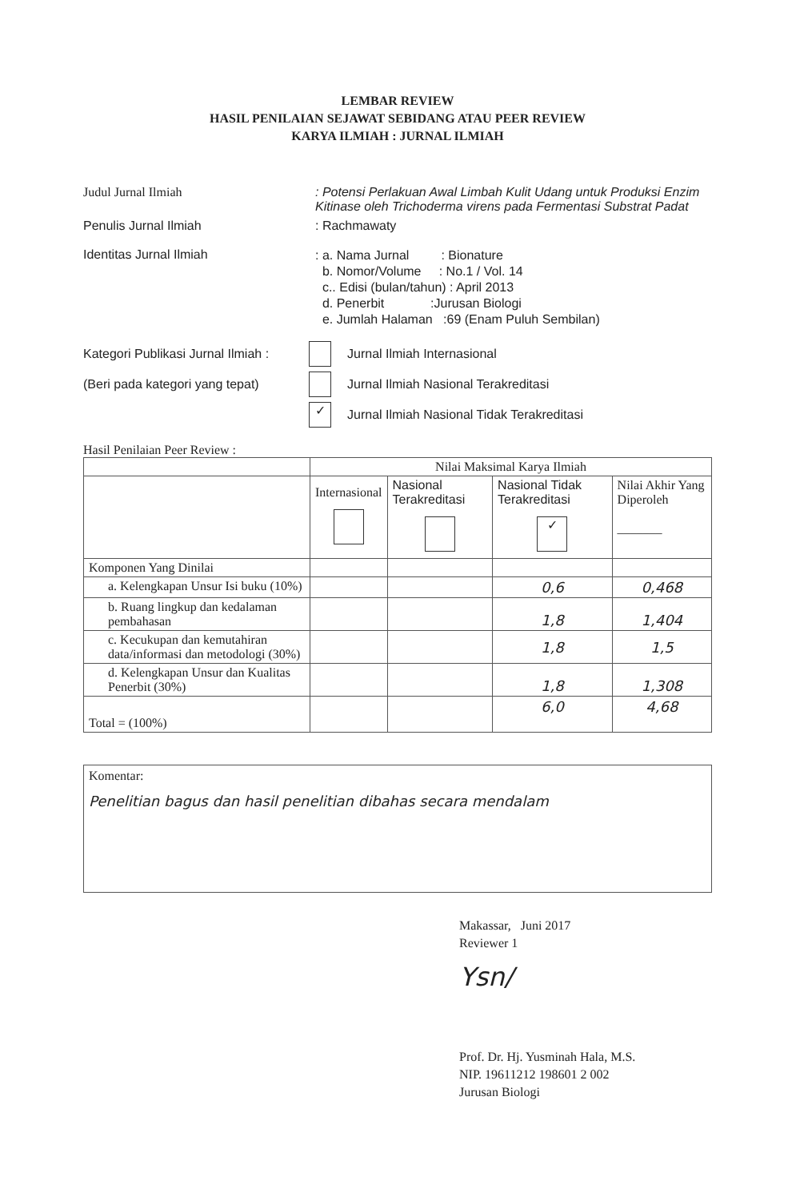LEMBAR REVIEW
HASIL PENILAIAN SEJAWAT SEBIDANG ATAU PEER REVIEW
KARYA ILMIAH : JURNAL ILMIAH
Judul Jurnal Ilmiah : Potensi Perlakuan Awal Limbah Kulit Udang untuk Produksi Enzim Kitinase oleh Trichoderma virens pada Fermentasi Substrat Padat
Penulis Jurnal Ilmiah : Rachmawaty
Identitas Jurnal Ilmiah
: a. Nama Jurnal : Bionature
b. Nomor/Volume : No.1 / Vol. 14
c.. Edisi (bulan/tahun) : April 2013
d. Penerbit :Jurusan Biologi
e. Jumlah Halaman :69 (Enam Puluh Sembilan)
Kategori Publikasi Jurnal Ilmiah : Jurnal Ilmiah Internasional
(Beri pada kategori yang tepat) Jurnal Ilmiah Nasional Terakreditasi
✓ Jurnal Ilmiah Nasional Tidak Terakreditasi
Hasil Penilaian Peer Review :
| | Nilai Maksimal Karya Ilmiah | | | |
| | Internasional | Nasional Terakreditasi | Nasional Tidak Terakreditasi ✓ | Nilai Akhir Yang Diperoleh _______ |
| Komponen Yang Dinilai | | | | |
| a. Kelengkapan Unsur Isi buku (10%) | | | 0,6 | 0,468 |
| b. Ruang lingkup dan kedalaman pembahasan | | | 1,8 | 1,404 |
| c. Kecukupan dan kemutahiran data/informasi dan metodologi (30%) | | | 1,8 | 1,5 |
| d. Kelengkapan Unsur dan Kualitas Penerbit (30%) | | | 1,8 | 1,308 |
| Total = (100%) | | | 6,0 | 4,68 |
Komentar:
Penelitian bagus dan hasil penelitian dibahas secara mendalam
Makassar, Juni 2017
Reviewer 1
Ysn/
Prof. Dr. Hj. Yusminah Hala, M.S.
NIP. 19611212 198601 2 002
Jurusan Biologi